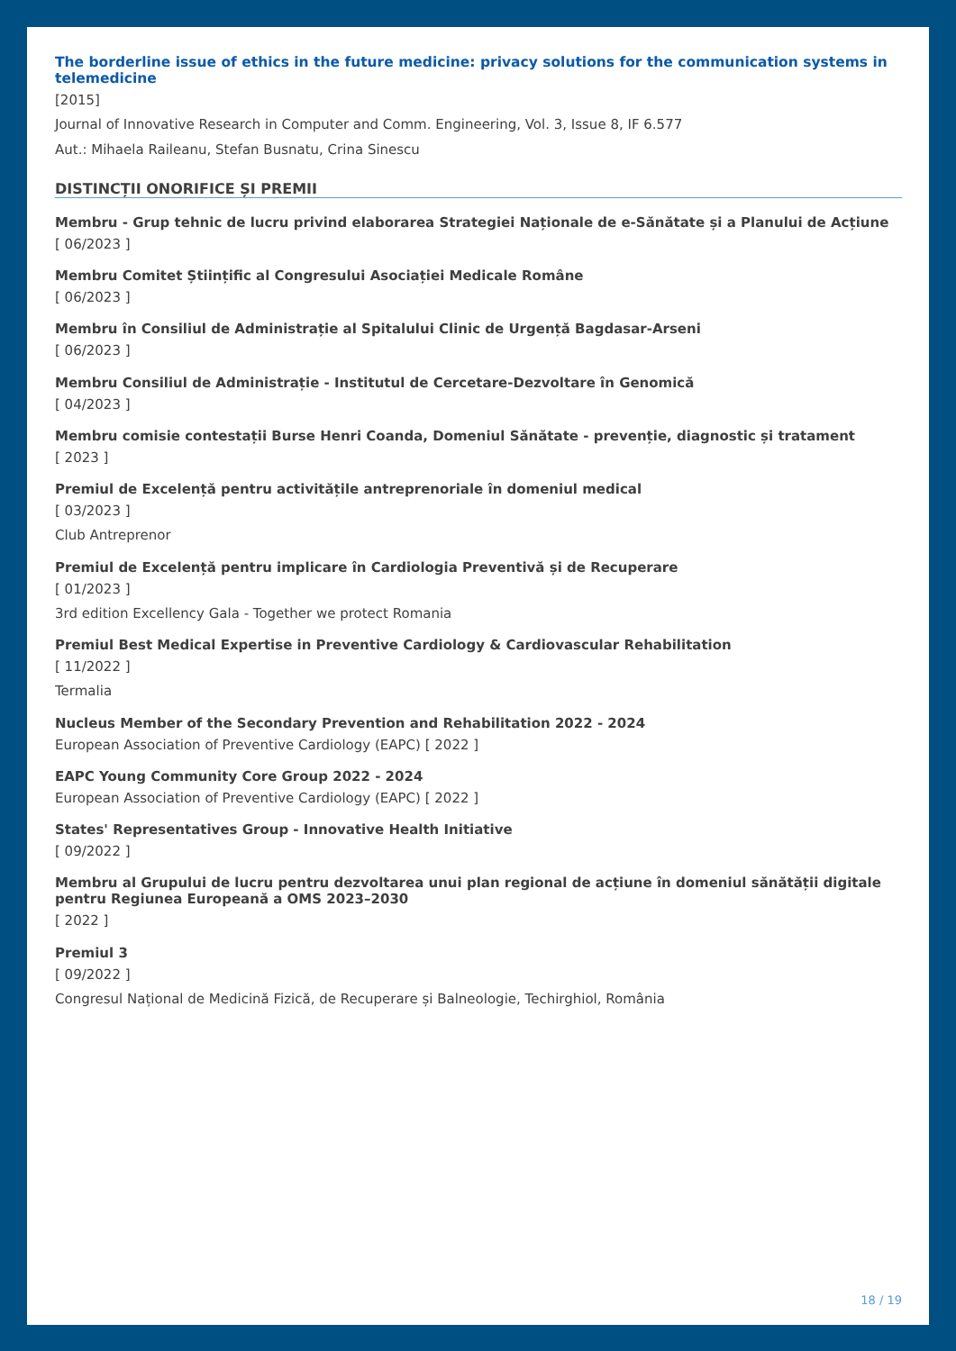The borderline issue of ethics in the future medicine: privacy solutions for the communication systems in telemedicine
[2015]
Journal of Innovative Research in Computer and Comm. Engineering, Vol. 3, Issue 8, IF 6.577
Aut.: Mihaela Raileanu, Stefan Busnatu, Crina Sinescu
DISTINCȚII ONORIFICE ȘI PREMII
Membru - Grup tehnic de lucru privind elaborarea Strategiei Naționale de e-Sănătate și a Planului de Acțiune
[ 06/2023 ]
Membru Comitet Științific al Congresului Asociației Medicale Române
[ 06/2023 ]
Membru în Consiliul de Administrație al Spitalului Clinic de Urgență Bagdasar-Arseni
[ 06/2023 ]
Membru Consiliul de Administrație - Institutul de Cercetare-Dezvoltare în Genomică
[ 04/2023 ]
Membru comisie contestații Burse Henri Coanda, Domeniul Sănătate - prevenție, diagnostic și tratament
[ 2023 ]
Premiul de Excelență pentru activitățile antreprenoriale în domeniul medical
[ 03/2023 ]
Club Antreprenor
Premiul de Excelență pentru implicare în Cardiologia Preventivă și de Recuperare
[ 01/2023 ]
3rd edition Excellency Gala - Together we protect Romania
Premiul Best Medical Expertise in Preventive Cardiology & Cardiovascular Rehabilitation
[ 11/2022 ]
Termalia
Nucleus Member of the Secondary Prevention and Rehabilitation 2022 - 2024
European Association of Preventive Cardiology (EAPC) [ 2022 ]
EAPC Young Community Core Group 2022 - 2024
European Association of Preventive Cardiology (EAPC) [ 2022 ]
States' Representatives Group - Innovative Health Initiative
[ 09/2022 ]
Membru al Grupului de lucru pentru dezvoltarea unui plan regional de acțiune în domeniul sănătății digitale pentru Regiunea Europeană a OMS 2023–2030
[ 2022 ]
Premiul 3
[ 09/2022 ]
Congresul Național de Medicină Fizică, de Recuperare și Balneologie, Techirghiol, România
18 / 19